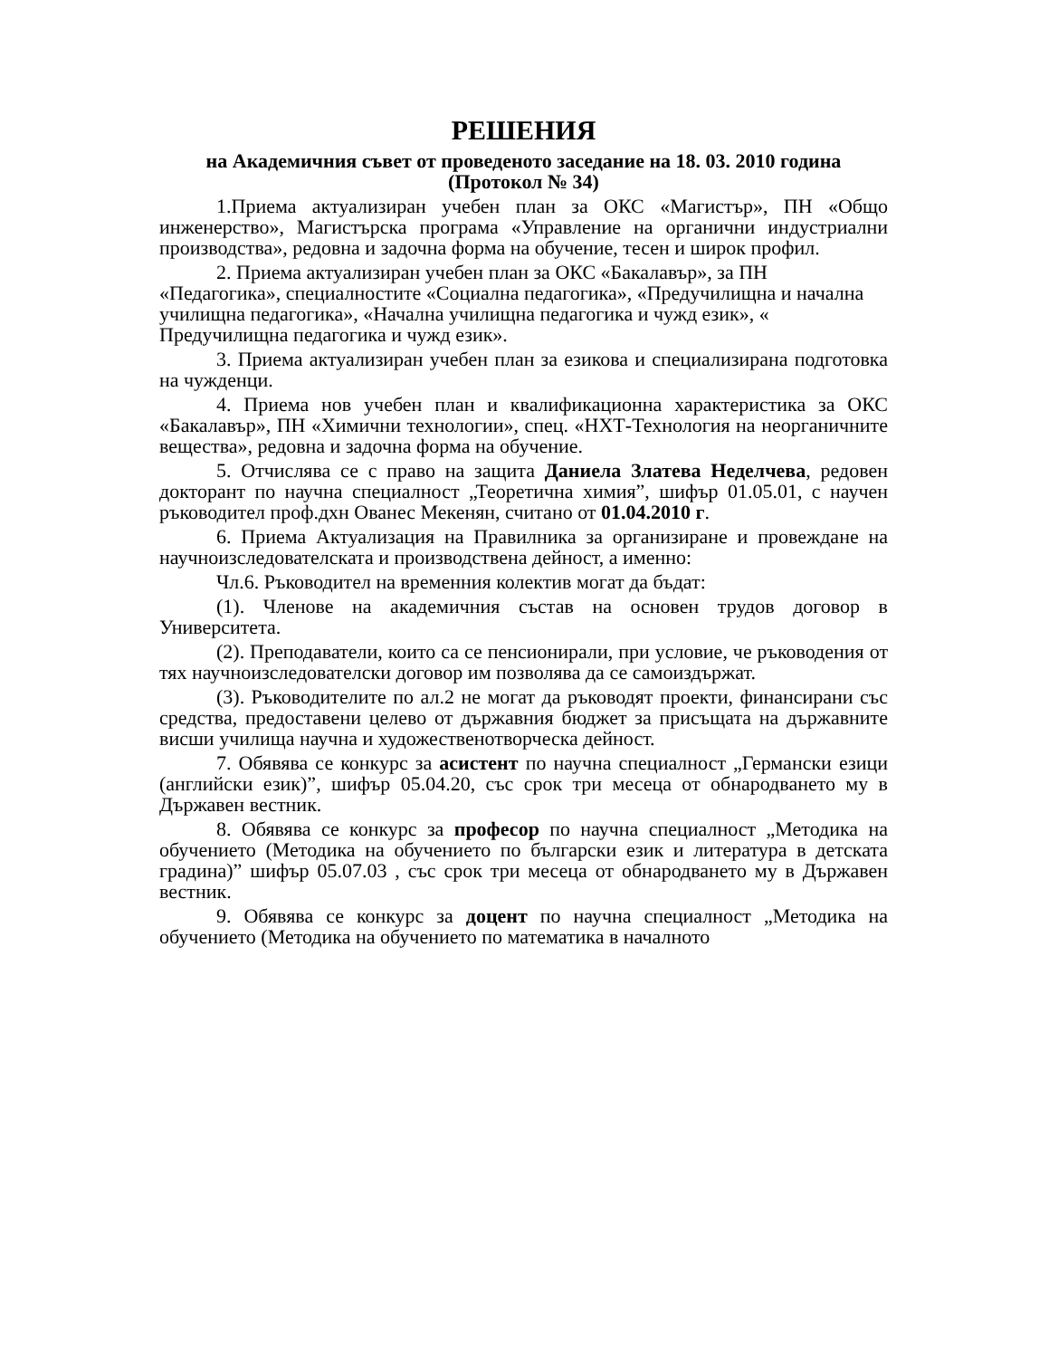РЕШЕНИЯ
на Академичния съвет от проведеното заседание на 18. 03. 2010 година
(Протокол № 34)
1.Приема актуализиран учебен план за ОКС «Магистър», ПН «Общо инженерство», Магистърска програма «Управление на органични индустриални производства», редовна и задочна форма на обучение, тесен и широк профил.
2. Приема актуализиран учебен план за ОКС «Бакалавър», за ПН «Педагогика», специалностите «Социална педагогика», «Предучилищна и начална училищна педагогика», «Начална училищна педагогика и чужд език», « Предучилищна педагогика и чужд език».
3. Приема актуализиран учебен план за езикова и специализирана подготовка на чужденци.
4. Приема нов учебен план и квалификационна характеристика за ОКС «Бакалавър», ПН «Химични технологии», спец. «НХТ-Технология на неорганичните вещества», редовна и задочна форма на обучение.
5. Отчислява се с право на защита Даниела Златева Неделчева, редовен докторант по научна специалност „Теоретична химия”, шифър 01.05.01, с научен ръководител проф.дхн Ованес Мекенян, считано от 01.04.2010 г.
6. Приема Актуализация на Правилника за организиране и провеждане на научноизследователската и производствена дейност, а именно:
Чл.6. Ръководител на временния колектив могат да бъдат:
(1). Членове на академичния състав на основен трудов договор в Университета.
(2). Преподаватели, които са се пенсионирали, при условие, че ръководения от тях научноизследователски договор им позволява да се самоиздържат.
(3). Ръководителите по ал.2 не могат да ръководят проекти, финансирани със средства, предоставени целево от държавния бюджет за присъщата на държавните висши училища научна и художественотворческа дейност.
7. Обявява се конкурс за асистент по научна специалност „Германски езици (английски език)”, шифър 05.04.20, със срок три месеца от обнародването му в Държавен вестник.
8. Обявява се конкурс за професор по научна специалност „Методика на обучението (Методика на обучението по български език и литература в детската градина)” шифър 05.07.03 , със срок три месеца от обнародването му в Държавен вестник.
9. Обявява се конкурс за доцент по научна специалност „Методика на обучението (Методика на обучението по математика в началното